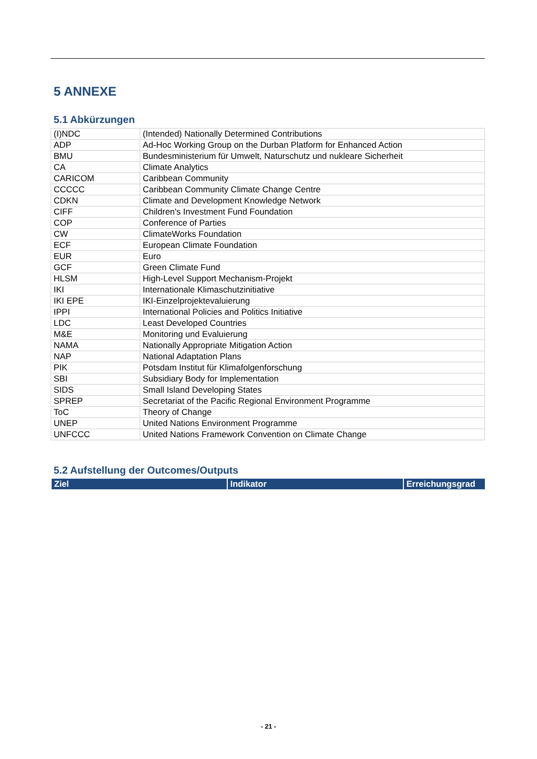5 ANNEXE
5.1 Abkürzungen
| (I)NDC | (Intended) Nationally Determined Contributions |
| ADP | Ad-Hoc Working Group on the Durban Platform for Enhanced Action |
| BMU | Bundesministerium für Umwelt, Naturschutz und nukleare Sicherheit |
| CA | Climate Analytics |
| CARICOM | Caribbean Community |
| CCCCC | Caribbean Community Climate Change Centre |
| CDKN | Climate and Development Knowledge Network |
| CIFF | Children's Investment Fund Foundation |
| COP | Conference of Parties |
| CW | ClimateWorks Foundation |
| ECF | European Climate Foundation |
| EUR | Euro |
| GCF | Green Climate Fund |
| HLSM | High-Level Support Mechanism-Projekt |
| IKI | Internationale Klimaschutzinitiative |
| IKI EPE | IKI-Einzelprojektevaluierung |
| IPPI | International Policies and Politics Initiative |
| LDC | Least Developed Countries |
| M&E | Monitoring und Evaluierung |
| NAMA | Nationally Appropriate Mitigation Action |
| NAP | National Adaptation Plans |
| PIK | Potsdam Institut für Klimafolgenforschung |
| SBI | Subsidiary Body for Implementation |
| SIDS | Small Island Developing States |
| SPREP | Secretariat of the Pacific Regional Environment Programme |
| ToC | Theory of Change |
| UNEP | United Nations Environment Programme |
| UNFCCC | United Nations Framework Convention on Climate Change |
5.2 Aufstellung der Outcomes/Outputs
| Ziel | Indikator | Erreichungsgrad |
| --- | --- | --- |
- 21 -